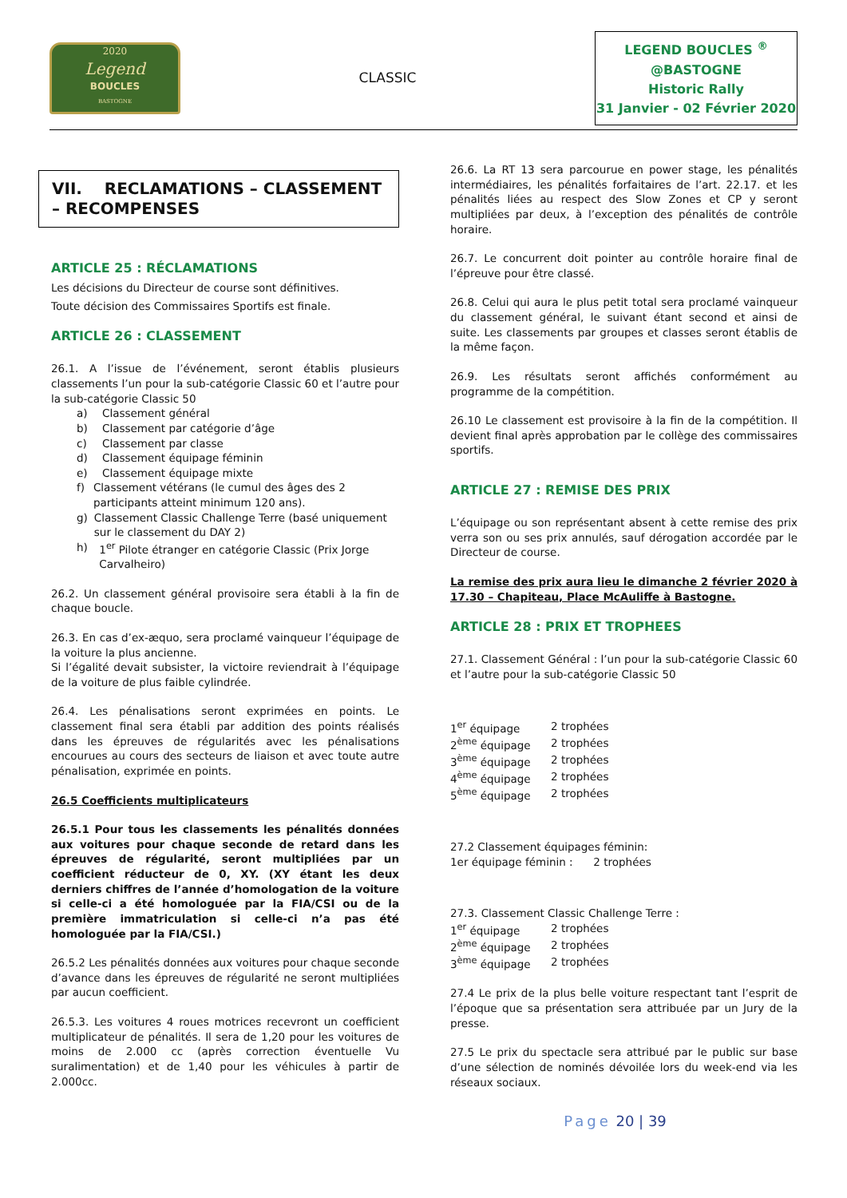2020
Legend
BOUCLES
BASTOGNE
CLASSIC
LEGEND BOUCLES <sup>®</sup>
@BASTOGNE
Historic Rally
31 Janvier - 02 Février 2020
VII. RECLAMATIONS – CLASSEMENT – RECOMPENSES
ARTICLE 25 : RÉCLAMATIONS
Les décisions du Directeur de course sont définitives.
Toute décision des Commissaires Sportifs est finale.
ARTICLE 26 : CLASSEMENT
26.1. A l’issue de l’événement, seront établis plusieurs classements l’un pour la sub-catégorie Classic 60 et l’autre pour la sub-catégorie Classic 50
a) Classement général
b) Classement par catégorie d’âge
c) Classement par classe
d) Classement équipage féminin
e) Classement équipage mixte
f) Classement vétérans (le cumul des âges des 2 participants atteint minimum 120 ans).
g) Classement Classic Challenge Terre (basé uniquement sur le classement du DAY 2)
h) 1<sup>er</sup> Pilote étranger en catégorie Classic (Prix Jorge Carvalheiro)
26.2. Un classement général provisoire sera établi à la fin de chaque boucle.
26.3. En cas d’ex-æquo, sera proclamé vainqueur l’équipage de la voiture la plus ancienne.
Si l’égalité devait subsister, la victoire reviendrait à l’équipage de la voiture de plus faible cylindrée.
26.4. Les pénalisations seront exprimées en points. Le classement final sera établi par addition des points réalisés dans les épreuves de régularités avec les pénalisations encourues au cours des secteurs de liaison et avec toute autre pénalisation, exprimée en points.
26.5 Coefficients multiplicateurs
26.5.1 Pour tous les classements les pénalités données aux voitures pour chaque seconde de retard dans les épreuves de régularité, seront multipliées par un coefficient réducteur de 0, XY. (XY étant les deux derniers chiffres de l’année d’homologation de la voiture si celle-ci a été homologuée par la FIA/CSI ou de la première immatriculation si celle-ci n’a pas été homologuée par la FIA/CSI.)
26.5.2 Les pénalités données aux voitures pour chaque seconde d’avance dans les épreuves de régularité ne seront multipliées par aucun coefficient.
26.5.3. Les voitures 4 roues motrices recevront un coefficient multiplicateur de pénalités. Il sera de 1,20 pour les voitures de moins de 2.000 cc (après correction éventuelle Vu suralimentation) et de 1,40 pour les véhicules à partir de 2.000cc.
26.6. La RT 13 sera parcourue en power stage, les pénalités intermédiaires, les pénalités forfaitaires de l’art. 22.17. et les pénalités liées au respect des Slow Zones et CP y seront multipliées par deux, à l’exception des pénalités de contrôle horaire.
26.7. Le concurrent doit pointer au contrôle horaire final de l’épreuve pour être classé.
26.8. Celui qui aura le plus petit total sera proclamé vainqueur du classement général, le suivant étant second et ainsi de suite. Les classements par groupes et classes seront établis de la même façon.
26.9. Les résultats seront affichés conformément au programme de la compétition.
26.10 Le classement est provisoire à la fin de la compétition. Il devient final après approbation par le collège des commissaires sportifs.
ARTICLE 27 : REMISE DES PRIX
L’équipage ou son représentant absent à cette remise des prix verra son ou ses prix annulés, sauf dérogation accordée par le Directeur de course.
La remise des prix aura lieu le dimanche 2 février 2020 à 17.30 – Chapiteau, Place McAuliffe à Bastogne.
ARTICLE 28 : PRIX ET TROPHEES
27.1. Classement Général : l’un pour la sub-catégorie Classic 60 et l’autre pour la sub-catégorie Classic 50
1<sup>er</sup> équipage 2 trophées
2<sup>ème</sup> équipage 2 trophées
3<sup>ème</sup> équipage 2 trophées
4<sup>ème</sup> équipage 2 trophées
5<sup>ème</sup> équipage 2 trophées
27.2 Classement équipages féminin:
1er équipage féminin : 2 trophées
27.3. Classement Classic Challenge Terre :
1<sup>er</sup> équipage 2 trophées
2<sup>ème</sup> équipage 2 trophées
3<sup>ème</sup> équipage 2 trophées
27.4 Le prix de la plus belle voiture respectant tant l’esprit de l’époque que sa présentation sera attribuée par un Jury de la presse.
27.5 Le prix du spectacle sera attribué par le public sur base d’une sélection de nominés dévoilée lors du week-end via les réseaux sociaux.
Page 20 | 39